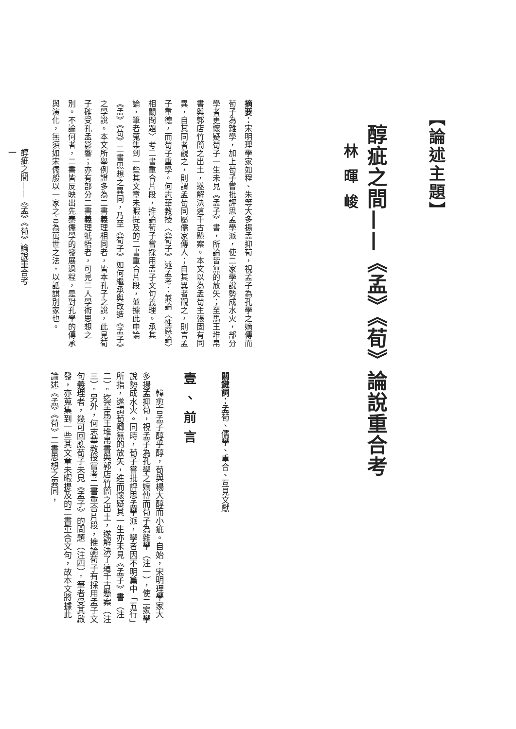【論述主題】
醇疵之間——《孟》《荀》論說重合考
林暉峻
摘要：宋明理學家如程、朱等大多揚孟抑荀，視孟子為孔學之嫡傳而荀子為雜學，加上荀子嘗批評思孟學派，使二家學說勢成水火，部分學者更懷疑荀子一生未見《孟子》書，所論皆無的放矢；至馬王堆帛書與郭店竹簡之出土，遂解決這千古懸案。本文以為孟荀主張固有同異，自其同者觀之，則謂孟荀同屬儒家傳人；自其異者觀之，則言孟子重德，而荀子重學。何志華教授〈《荀子》述孟考：兼論〈性惡論〉相關問題〉考二書重合片段，推論荀子嘗採用孟子文句義理。承其論，筆者蒐集到一些其文章未暇提及的二書重合片段，並據此申論《孟》《荀》二書思想之異同，乃至《荀子》如何繼承與改造《孟子》之學說。本文所舉例證多為二書義理相同者，皆本孔子之說，此見荀子確受孔孟影響；亦有部分二書義理牴牾者，可見二人學術思想之別。不論何者，二書皆反映出先秦儒學的發展過程，是對孔學的傳承與演化，無須如宋儒般以一家之言為萬世之法，以詆諆別家也。
關鍵詞：孟荀、儒學、重合、互見文獻
壹、前言
　　韓愈言孟子醇乎醇，荀與楊大醇而小疵。自始，宋明理學家大多揚孟抑荀，視孟子為孔學之嫡傳而荀子為雜學（注一），使二家學說勢成水火。同時，荀子嘗批評思孟學派，學者因不明篇中「五行」所指，遂謂荀卿無的放矢，進而懷疑其一生亦未見《孟子》書（注二）。迄至馬王堆帛書與郭店竹簡之出土，遂解決了這千古懸案（注三）。另外，何志華教授嘗考二書重合片段，推論荀子有採用孟子文句義理者，幾可回應荀子未見《孟子》的問題（注四）。筆者受其啟發，亦蒐集到一些其文章未暇提及的二書重合文句，故本文將據此論述《孟》《荀》二書思想之異同，
醇疵之間——《孟》《荀》論說重合考
一